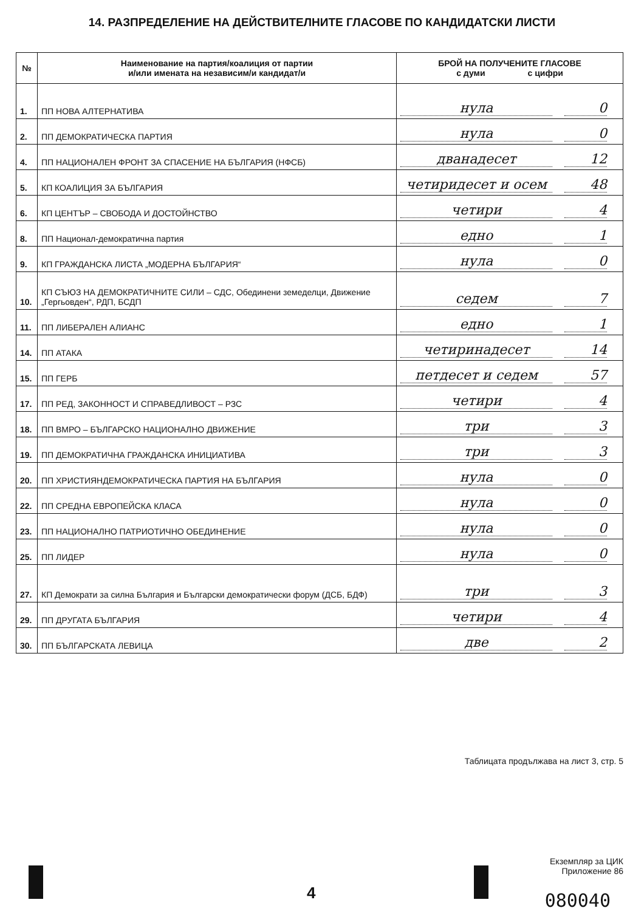14. РАЗПРЕДЕЛЕНИЕ НА ДЕЙСТВИТЕЛНИТЕ ГЛАСОВЕ ПО КАНДИДАТСКИ ЛИСТИ
| № | Наименование на партия/коалиция от партии и/или имената на независим/и кандидат/и | БРОЙ НА ПОЛУЧЕНИТЕ ГЛАСОВЕ с думи с цифри |
| --- | --- | --- |
| 1. | ПП НОВА АЛТЕРНАТИВА | нула 0 |
| 2. | ПП ДЕМОКРАТИЧЕСКА ПАРТИЯ | нула 0 |
| 4. | ПП НАЦИОНАЛЕН ФРОНТ ЗА СПАСЕНИЕ НА БЪЛГАРИЯ (НФСБ) | дванадесет 12 |
| 5. | КП КОАЛИЦИЯ ЗА БЪЛГАРИЯ | четиридесет и осем 48 |
| 6. | КП ЦЕНТЪР – СВОБОДА И ДОСТОЙНСТВО | четири 4 |
| 8. | ПП Национал-демократична партия | едно 1 |
| 9. | КП ГРАЖДАНСКА ЛИСТА „МОДЕРНА БЪЛГАРИЯ“ | нула 0 |
| 10. | КП СЪЮЗ НА ДЕМОКРАТИЧНИТЕ СИЛИ – СДС, Обединени земеделци, Движение „Гергьовден“, РДП, БСДП | седем 7 |
| 11. | ПП ЛИБЕРАЛЕН АЛИАНС | едно 1 |
| 14. | ПП АТАКА | четиринадесет 14 |
| 15. | ПП ГЕРБ | петдесет и седем 57 |
| 17. | ПП РЕД, ЗАКОННОСТ И СПРАВЕДЛИВОСТ – РЗС | четири 4 |
| 18. | ПП ВМРО – БЪЛГАРСКО НАЦИОНАЛНО ДВИЖЕНИЕ | три 3 |
| 19. | ПП ДЕМОКРАТИЧНА ГРАЖДАНСКА ИНИЦИАТИВА | три 3 |
| 20. | ПП ХРИСТИЯНДЕМОКРАТИЧЕСКА ПАРТИЯ НА БЪЛГАРИЯ | нула 0 |
| 22. | ПП СРЕДНА ЕВРОПЕЙСКА КЛАСА | нула 0 |
| 23. | ПП НАЦИОНАЛНО ПАТРИОТИЧНО ОБЕДИНЕНИЕ | нула 0 |
| 25. | ПП ЛИДЕР | нула 0 |
| 27. | КП Демократи за силна България и Български демократически форум (ДСБ, БДФ) | три 3 |
| 29. | ПП ДРУГАТА БЪЛГАРИЯ | четири 4 |
| 30. | ПП БЪЛГАРСКАТА ЛЕВИЦА | две 2 |
Таблицата продължава на лист 3, стр. 5
Екземпляр за ЦИК
Приложение 86
4 080040